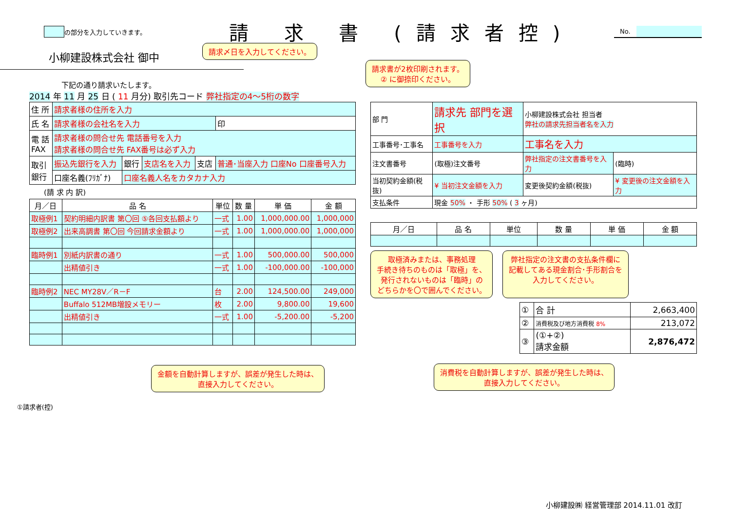の部分を入力していきます。 請 求 書 (請求者控)
No.
小柳建設株式会社 御中
請求〆日を入力してください。
請求書が2枚印刷されます。
② に御捺印ください。
下記の通り請求いたします。
2014 年 11 月 25 日 ( 11 月分) 取引先コード 弊社指定の4～5桁の数字
| 住 所 | 請求者様の住所を入力 | | | | |
| 氏 名 | 請求者様の会社名を入力 | | | | 印 |
| 電 話 FAX | 請求者様の問合せ先 電話番号を入力 請求者様の問合せ先 FAX番号は必ず入力 | | | | |
| 取引 銀行 | 振込先銀行を入力 | 銀行 | 支店名を入力 | 支店 | 普通･当座入力 口座No 口座番号入力 |
| | 口座名義(ﾌﾘｶﾞﾅ) | 口座名義人名をカタカナ入力 | | | |
(請 求 内 訳)
| 月／日 | 品 名 | 単位 | 数 量 | 単 価 | 金 額 |
| --- | --- | --- | --- | --- | --- |
| 取極例1 | 契約明細内訳書 第〇回 ⑤各回支払額より | 一式 | 1.00 | 1,000,000.00 | 1,000,000 |
| 取極例2 | 出来高調書 第〇回 今回請求金額より | 一式 | 1.00 | 1,000,000.00 | 1,000,000 |
| 臨時例1 | 別紙内訳書の通り | 一式 | 1.00 | 500,000.00 | 500,000 |
| | 出精値引き | 一式 | 1.00 | -100,000.00 | -100,000 |
| 臨時例2 | NEC MY28V／R－F | 台 | 2.00 | 124,500.00 | 249,000 |
| | Buffalo 512MB増設メモリー | 枚 | 2.00 | 9,800.00 | 19,600 |
| | 出精値引き | 一式 | 1.00 | -5,200.00 | -5,200 |
金額を自動計算しますが、誤差が発生した時は、
直接入力してください。
| 部 門 | 請求先 部門を選択 | | 小柳建設株式会社 担当者 弊社の請求先担当者名を入力 | | |
| 工事番号･工事名 | 工事番号を入力 | 工事名を入力 | | | |
| 注文書番号 | (取極)注文番号 | 弊社指定の注文書番号を入力 | | | (臨時) |
| 当初契約金額(税抜) | ¥ 当初注文金額を入力 | | 変更後契約金額(税抜) | ¥ 変更後の注文金額を入力 | |
| 支払条件 | 現金 50% ・ 手形 50% ( 3 ヶ月) | | | | |
| 月／日 | 品 名 | 単位 | 数 量 | 単 価 | 金 額 |
| --- | --- | --- | --- | --- | --- |
取極済みまたは、事務処理
手続き待ちのものは「取極」を、
発行されないものは「臨時」の
どちらかを〇で囲んでください。
弊社指定の注文書の支払条件欄に
記載してある現金割合･手形割合を
入力してください。
| ① | 合 計 | 2,663,400 |
| ② | 消費税及び地方消費税 8% | 213,072 |
| ③ | (①+②) 請求金額 | 2,876,472 |
消費税を自動計算しますが、誤差が発生した時は、
直接入力してください。
①請求者(控)
小柳建設㈱ 経営管理部 2014.11.01 改訂